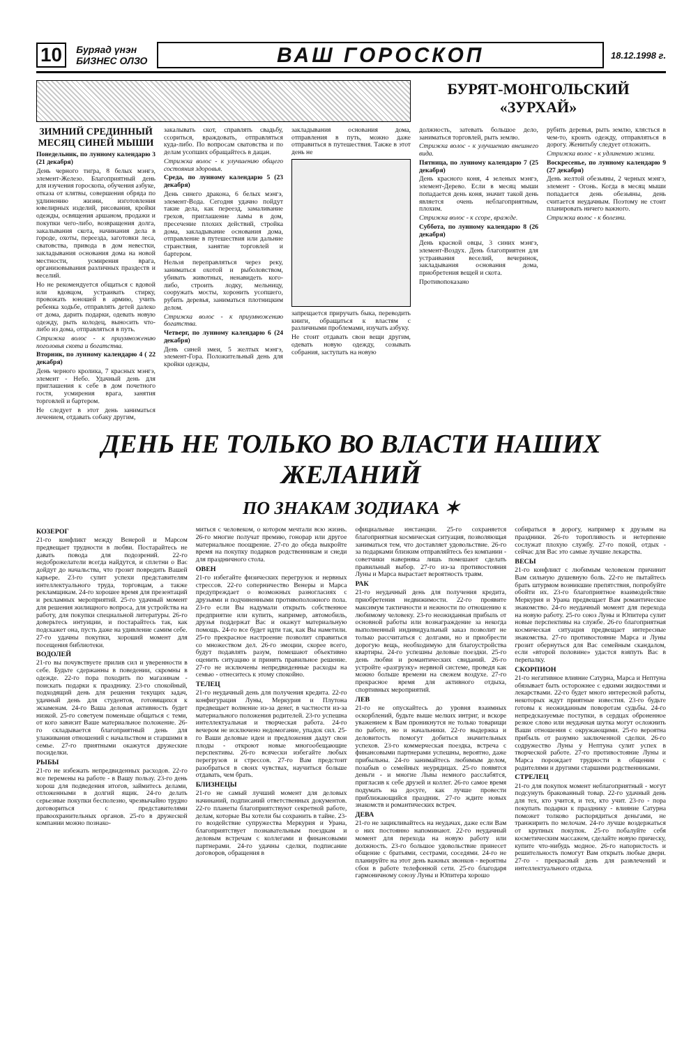10 Буряад үнэн
БИЗНЕС ОЛЗО
ВАШ ГОРОСКОП
18.12.1998 г.
БУРЯТ-МОНГОЛЬСКИЙ
«ЗУРХАЙ»
ЗИМНИЙ СРЕДИННЫЙ МЕСЯЦ СИНЕЙ МЫШИ
Понедельник, по лунному календарю 3 (21 декабря)
День черного тигра, 8 белых мэнгэ, элемент-Железо. Благоприятный день для изучения гороскопа, обучения азбуке, отказа от клятвы, совершения обряда по удлинению жизни, изготовления ювелирных изделий, рисования, кройки одежды, освящения аршаном, продажи и покупки чего-либо, возвращения долга, закалывания скота, начинания дела в городе, охоты, переезда, заготовки леса, сватовства, привода в дом невестки, закладывания основания дома на новой местности, усмирения врага, организовывания различных праздеств и веселий.
Но не рекомендуется общаться с вдовой или вдовцом, устраивать стирку, провожать юношей в армию, учить ребенка ходьбе, отправлять детей далеко от дома, дарить подарки, одевать новую одежду, рыть колодец, выносить что-либо из дома, отправляться в путь.
Стрижка волос - к приумножению поголовья скота и богатства.
Вторник, по лунному календарю 4 ( 22 декабря)
День черного кролика, 7 красных мэнгэ, элемент - Небо. Удачный день для приглашения к себе в дом почетного гостя, усмирения врага, занятия торговлей и бартером.
Не следует в этот день заниматься лечением, отдавать собаку другим,
закалывать скот, справлять свадьбу, ссориться, враждовать, отправляться куда-либо. По вопросам сватовства и по делам усопших обращайтесь в дацан.
Стрижка волос - к улучшению общего состояния здоровья.
Среда, по лунному календарю 5 (23 декабря)
День синего дракона, 6 белых мэнгэ, элемент-Вода. Сегодня удачно пойдут такие дела, как переезд, замаливание грехов, приглашение ламы в дом, пресечение плохих действий, стройка дома, закладывание основания дома, отправление в путешествия или дальние странствия, занятие торговлей и бартером.
Нельзя переправляться через реку, заниматься охотой и рыболовством, убивать животных, ненавидеть кого-либо, строить лодку, мельницу, сооружать мосты, хоронить усопшего, рубить деревья, заниматься плотницким делом.
Стрижка волос - к приумножению богатства.
Четверг, по лунному календарю 6 (24 декабря)
День синей змеи, 5 желтых мэнгэ, элемент-Гора. Положительный день для кройки одежды,
закладывания основания дома, отправления в путь, можно даже отправиться в путешествия. Также в этот день не
запрещается приручать быка, переводить книги, обращаться к властям с различными проблемами, изучать азбуку.
Не стоит отдавать свои вещи другим, одевать новую одежду, созывать собрания, заступать на новую
должность, затевать большое дело, заниматься торговлей, рыть землю.
Стрижка волос - к улучшению внешнего вида.
Пятница, по лунному календарю 7 (25 декабря)
День красного коня, 4 зеленых мэнгэ, элемент-Дерево. Если в месяц мыши попадается день коня, значит такой день является очень неблагоприятным, плохим.
Стрижка волос - к ссоре, вражде.
Суббота, по лунному календарю 8 (26 декабря)
День красной овцы, 3 синих мэнгэ, элемент-Воздух. День благоприятен для устраивания веселий, вечеринок, закладывания основания дома, приобретения вещей и скота.
Противопоказано
рубить деревья, рыть землю, клясться в чем-то, кроить одежду, отправляться в дорогу. Женитьбу следует отложить.
Стрижка волос - к удлинению жизни.
Воскресенье, по лунному календарю 9 (27 декабря)
День желтой обезьяны, 2 черных мэнгэ, элемент - Огонь. Когда в месяц мыши попадается день обезьяны, день считается неудачным. Поэтому не стоит планировать ничего важного.
Стрижка волос - к болезни.
ДЕНЬ НЕ ТОЛЬКО ВО ВЛАСТИ НАШИХ ЖЕЛАНИЙ
ПО ЗНАКАМ ЗОДИАКА ✶
КОЗЕРОГ
21-го конфликт между Венерой и Марсом предвещает трудности в любви. Постарайтесь не давать повода для подозрений. 22-го недоброжелатели всегда найдутся, и сплетни о Вас дойдут до начальства, что грозит повредить Вашей карьере. 23-го сулит успехи представителям интеллектуального труда, торговцам, а также рекламщикам. 24-го хорошее время для презентаций и рекламных мероприятий. 25-го удачный момент для решения жилищного вопроса, для устройства на работу, для покупки специальной литературы. 26-го доверьтесь интуиции, и постарайтесь так, как подскажет она, пусть даже на удивление самим себе. 27-го удачны покупки, хороший момент для посещения библиотеки.
ВОДОЛЕЙ
21-го вы почувствуете прилив сил и уверенности в себе. Будьте сдержанны в поведении, скромны в одежде. 22-го пора походить по магазинам - поискать подарки к празднику. 23-го спокойный, подходящий день для решения текущих задач, удачный день для студентов, готовящихся к экзаменам. 24-го Ваша деловая активность будет низкой. 25-го советуем поменьше общаться с теми, от кого зависит Ваше материальное положение. 26-го складывается благоприятный день для улаживания отношений с начальством и старшими в семье. 27-го приятными окажутся дружеские посиделки.
РЫБЫ
21-го не избежать непредвиденных расходов. 22-го все перемены на работе - в Вашу пользу. 23-го день хорош для подведения итогов, займитесь делами, отложенными в долгий ящик. 24-го делать серьезные покупки бесполезно, чрезвычайно трудно договориться с представителями правоохранительных органов. 25-го в дружеской компании можно познако-
миться с человеком, о котором мечтали всю жизнь. 26-го многие получат премию, гонорар или другое материальное поощрение. 27-го до обеда выкройте время на покупку подарков родственникам и снеди для праздничного стола.
ОВЕН
21-го избегайте физических перегрузок и нервных стрессов. 22-го соперничество Венеры и Марса предупреждает о возможных разногласиях с друзьями и подчиненными противоположного пола. 23-го если Вы надумали открыть собственное предприятие или купить, например, автомобиль, друзья поддержат Вас и окажут материальную помощь. 24-го все будет идти так, как Вы наметили. 25-го прекрасное настроение позволит справиться со множеством дел. 26-го эмоции, скорее всего, будут подавлять разум, помешают объективно оценить ситуацию и принять правильное решение. 27-го не исключены непредвиденные расходы на семью - отнеситесь к этому спокойно.
ТЕЛЕЦ
21-го неудачный день для получения кредита. 22-го конфигурация Луны, Меркурия и Плутона предвещает волнение из-за денег, в частности из-за материального положения родителей. 23-го успешна интеллектуальная и творческая работа. 24-го вечером не исключено недомогание, упадок сил. 25-го Ваши деловые идеи и предложения дадут свои плоды - откроют новые многообещающие перспективы. 26-го всячески избегайте любых перегрузов и стрессов. 27-го Вам предстоит разобраться в своих чувствах, научиться больше отдавать, чем брать.
БЛИЗНЕЦЫ
21-го не самый лучший момент для деловых начинаний, подписаний ответственных документов. 22-го планеты благоприятствуют секретной работе, делам, которые Вы хотели бы сохранить в тайне. 23-го воздействие супружества Меркурия и Урана, благоприятствует познавательным поездкам и деловым встречам с коллегами и финансовыми партнерами. 24-го удачны сделки, подписание договоров, обращения в
официальные инстанции. 25-го сохраняется благоприятная космическая ситуация, позволяющая заниматься тем, что доставляет удовольствие. 26-го за подарками близким отправляйтесь без компании - советчики наверняка лишь помешают сделать правильный выбор. 27-го из-за противостояния Луны и Марса вырастает вероятность травм.
РАК
21-го неудачный день для получения кредита, приобретения недвижимости. 22-го проявите максимум тактичности и нежности по отношению к любимому человеку. 23-го неожиданная прибыль от основной работы или вознаграждение за некогда выполненный индивидуальный заказ позволит не только рассчитаться с долгами, но и приобрести дорогую вещь, необходимую для благоустройства квартиры. 24-го успешны деловые поездки. 25-го день любви и романтических свиданий. 26-го устройте «разгрузку» нервной системе, проведя как можно больше времени на свежем воздухе. 27-го прекрасное время для активного отдыха, спортивных мероприятий.
ЛЕВ
21-го не опускайтесь до уровня взаимных оскорблений, будьте выше мелких интриг, и вскоре уважением к Вам проникнутся не только товарищи по работе, но и начальники. 22-го выдержка и деловитость помогут добиться значительных успехов. 23-го коммерческая поездка, встреча с финансовыми партнерами успешны, вероятно, даже прибыльны. 24-го занимайтесь любимым делом, позабыв о семейных неурядицах. 25-го появятся деньги - и многие Львы немного расслабятся, пригласив к себе друзей и коллег. 26-го самое время подумать на досуге, как лучше провести приближающийся праздник. 27-го ждите новых знакомств и романтических встреч.
ДЕВА
21-го не зацикливайтесь на неудачах, даже если Вам о них постоянно напоминают. 22-го неудачный момент для перехода на новую работу или должность. 23-го большое удовольствие принесет общение с братьями, сестрами, соседями. 24-го не планируйте на этот день важных звонков - вероятны сбои в работе телефонной сети. 25-го благодаря гармоничному союзу Луны и Юпитера хорошо
собираться в дорогу, например к друзьям на праздники. 26-го торопливость и нетерпение сослужат плохую службу. 27-го покой, отдых - сейчас для Вас это самые лучшие лекарства.
ВЕСЫ
21-го конфликт с любимым человеком причинит Вам сильную душевную боль. 22-го не пытайтесь брать штурмом возникшие препятствия, попробуйте обойти их. 23-го благоприятное взаимодействие Меркурия и Урана предвещает Вам романтическое знакомство. 24-го неудачный момент для перехода на новую работу. 25-го союз Луны и Юпитера сулит новые перспективы на службе. 26-го благоприятная космическая ситуация предвещает интересные знакомства. 27-го противостояние Марса и Луны грозит обернуться для Вас семейным скандалом, если «второй половине» удастся взяпуть Вас в перепалку.
СКОРПИОН
21-го негативное влияние Сатурна, Марса и Нептуна обязывает быть осторожнее с едкими жидкостями и лекарствами. 22-го будет много интересной работы, некоторых ждут приятные известия. 23-го будьте готовы к неожиданным поворотам судьбы. 24-го непредсказуемые поступки, в сердцах оброненное резкое слово или неудачная шутка могут осложнить Ваши отношения с окружающими. 25-го вероятна прибыль от разумно заключенной сделки. 26-го содружество Луны у Нептуна сулит успех в творческой работе. 27-го противостояние Луны и Марса порождает трудности в общении с родителями и другими старшими родственниками.
СТРЕЛЕЦ
21-го для покупок момент неблагоприятный - могут подсунуть бракованный товар. 22-го удачный день для тех, кто учится, и тех, кто учит. 23-го - пора покупать подарки к празднику - влияние Сатурна поможет толково распорядиться деньгами, не транжирить по мелочам. 24-го лучше воздержаться от крупных покупок. 25-го побалуйте себя косметическим массажем, сделайте новую прическу, купите что-нибудь модное. 26-го напористость и решительность помогут Вам открыть любые двери. 27-го - прекрасный день для развлечений и интеллектуального отдыха.